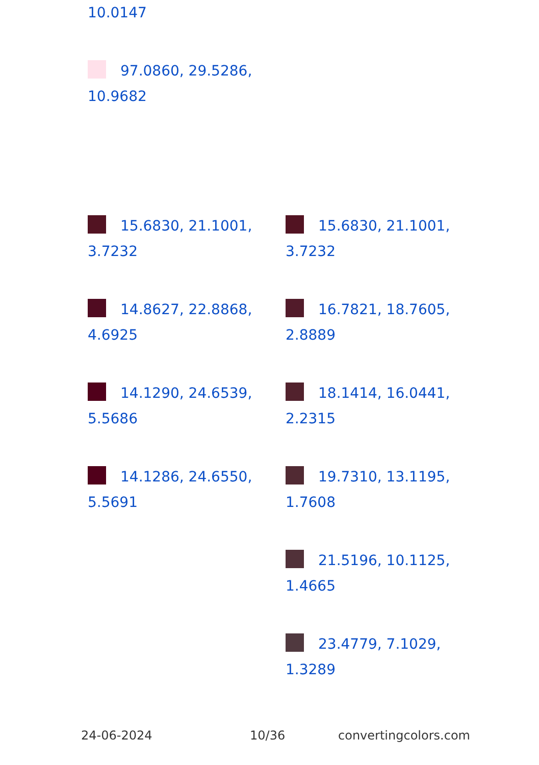10.0147
97.0860, 29.5286, 10.9682
15.6830, 21.1001, 3.7232
14.8627, 22.8868, 4.6925
14.1290, 24.6539, 5.5686
14.1286, 24.6550, 5.5691
15.6830, 21.1001, 3.7232
16.7821, 18.7605, 2.8889
18.1414, 16.0441, 2.2315
19.7310, 13.1195, 1.7608
21.5196, 10.1125, 1.4665
23.4779, 7.1029, 1.3289
24-06-2024 10/36 convertingcolors.com